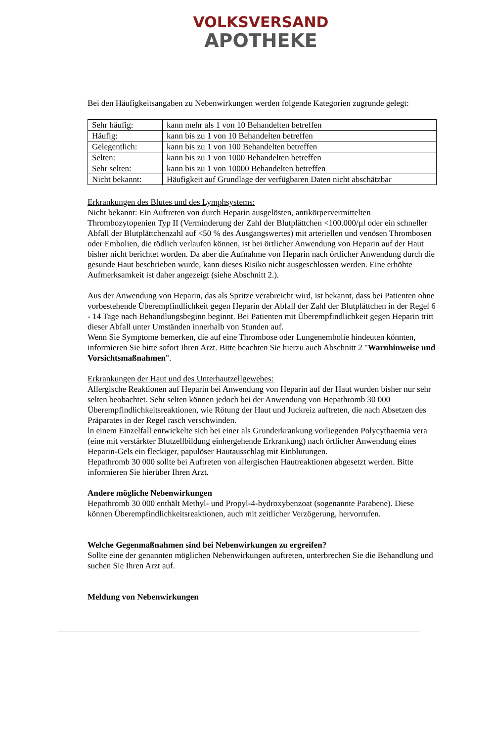VOLKSVERSAND
APOTHEKE
Bei den Häufigkeitsangaben zu Nebenwirkungen werden folgende Kategorien zugrunde gelegt:
| Sehr häufig: | kann mehr als 1 von 10 Behandelten betreffen |
| Häufig: | kann bis zu 1 von 10 Behandelten betreffen |
| Gelegentlich: | kann bis zu 1 von 100 Behandelten betreffen |
| Selten: | kann bis zu 1 von 1000 Behandelten betreffen |
| Sehr selten: | kann bis zu 1 von 10000 Behandelten betreffen |
| Nicht bekannt: | Häufigkeit auf Grundlage der verfügbaren Daten nicht abschätzbar |
Erkrankungen des Blutes und des Lymphsystems:
Nicht bekannt: Ein Auftreten von durch Heparin ausgelösten, antikörpervermittelten Thrombozytopenien Typ II (Verminderung der Zahl der Blutplättchen <100.000/µl oder ein schneller Abfall der Blutplättchenzahl auf <50 % des Ausgangswertes) mit arteriellen und venösen Thrombosen oder Embolien, die tödlich verlaufen können, ist bei örtlicher Anwendung von Heparin auf der Haut bisher nicht berichtet worden. Da aber die Aufnahme von Heparin nach örtlicher Anwendung durch die gesunde Haut beschrieben wurde, kann dieses Risiko nicht ausgeschlossen werden. Eine erhöhte Aufmerksamkeit ist daher angezeigt (siehe Abschnitt 2.).
Aus der Anwendung von Heparin, das als Spritze verabreicht wird, ist bekannt, dass bei Patienten ohne vorbestehende Überempfindlichkeit gegen Heparin der Abfall der Zahl der Blutplättchen in der Regel 6 - 14 Tage nach Behandlungsbeginn beginnt. Bei Patienten mit Überempfindlichkeit gegen Heparin tritt dieser Abfall unter Umständen innerhalb von Stunden auf.
Wenn Sie Symptome bemerken, die auf eine Thrombose oder Lungenembolie hindeuten könnten, informieren Sie bitte sofort Ihren Arzt. Bitte beachten Sie hierzu auch Abschnitt 2 "Warnhinweise und Vorsichtsmaßnahmen".
Erkrankungen der Haut und des Unterhautzellgewebes:
Allergische Reaktionen auf Heparin bei Anwendung von Heparin auf der Haut wurden bisher nur sehr selten beobachtet. Sehr selten können jedoch bei der Anwendung von Hepathromb 30 000 Überempfindlichkeitsreaktionen, wie Rötung der Haut und Juckreiz auftreten, die nach Absetzen des Präparates in der Regel rasch verschwinden.
ln einem Einzelfall entwickelte sich bei einer als Grunderkrankung vorliegenden Polycythaemia vera (eine mit verstärkter Blutzellbildung einhergehende Erkrankung) nach örtlicher Anwendung eines Heparin-Gels ein fleckiger, papulöser Hautausschlag mit Einblutungen.
Hepathromb 30 000 sollte bei Auftreten von allergischen Hautreaktionen abgesetzt werden. Bitte informieren Sie hierüber Ihren Arzt.
Andere mögliche Nebenwirkungen
Hepathromb 30 000 enthält Methyl- und Propyl-4-hydroxybenzoat (sogenannte Parabene). Diese können Überempfindlichkeitsreaktionen, auch mit zeitlicher Verzögerung, hervorrufen.
Welche Gegenmaßnahmen sind bei Nebenwirkungen zu ergreifen?
Sollte eine der genannten möglichen Nebenwirkungen auftreten, unterbrechen Sie die Behandlung und suchen Sie Ihren Arzt auf.
Meldung von Nebenwirkungen